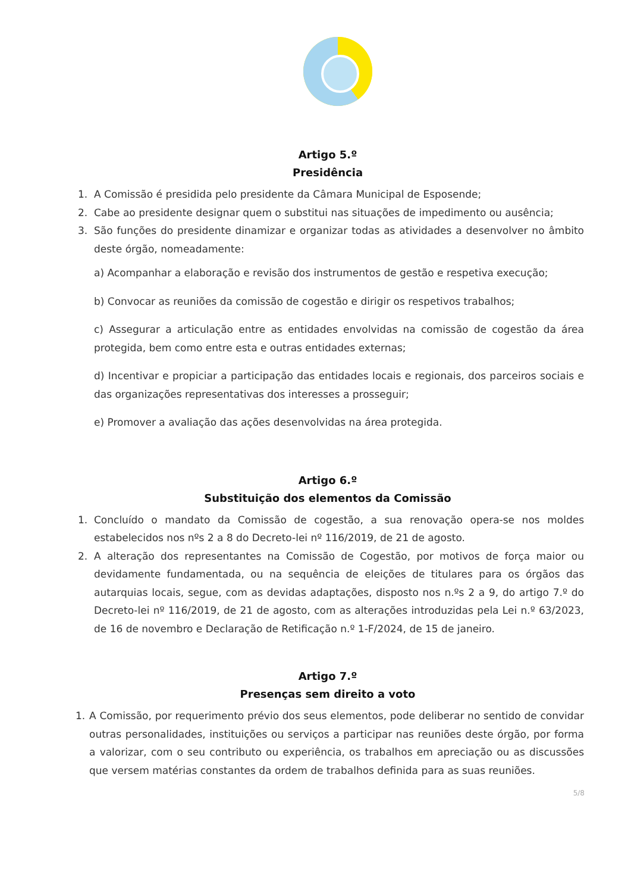Artigo 5.º
Presidência
1. A Comissão é presidida pelo presidente da Câmara Municipal de Esposende;
2. Cabe ao presidente designar quem o substitui nas situações de impedimento ou ausência;
3. São funções do presidente dinamizar e organizar todas as atividades a desenvolver no âmbito deste órgão, nomeadamente:
a) Acompanhar a elaboração e revisão dos instrumentos de gestão e respetiva execução;
b) Convocar as reuniões da comissão de cogestão e dirigir os respetivos trabalhos;
c) Assegurar a articulação entre as entidades envolvidas na comissão de cogestão da área protegida, bem como entre esta e outras entidades externas;
d) Incentivar e propiciar a participação das entidades locais e regionais, dos parceiros sociais e das organizações representativas dos interesses a prosseguir;
e) Promover a avaliação das ações desenvolvidas na área protegida.
Artigo 6.º
Substituição dos elementos da Comissão
1. Concluído o mandato da Comissão de cogestão, a sua renovação opera-se nos moldes estabelecidos nos nºs 2 a 8 do Decreto-lei nº 116/2019, de 21 de agosto.
2. A alteração dos representantes na Comissão de Cogestão, por motivos de força maior ou devidamente fundamentada, ou na sequência de eleições de titulares para os órgãos das autarquias locais, segue, com as devidas adaptações, disposto nos n.ºs 2 a 9, do artigo 7.º do Decreto-lei nº 116/2019, de 21 de agosto, com as alterações introduzidas pela Lei n.º 63/2023, de 16 de novembro e Declaração de Retificação n.º 1-F/2024, de 15 de janeiro.
Artigo 7.º
Presenças sem direito a voto
1. A Comissão, por requerimento prévio dos seus elementos, pode deliberar no sentido de convidar outras personalidades, instituições ou serviços a participar nas reuniões deste órgão, por forma a valorizar, com o seu contributo ou experiência, os trabalhos em apreciação ou as discussões que versem matérias constantes da ordem de trabalhos definida para as suas reuniões.
5/8